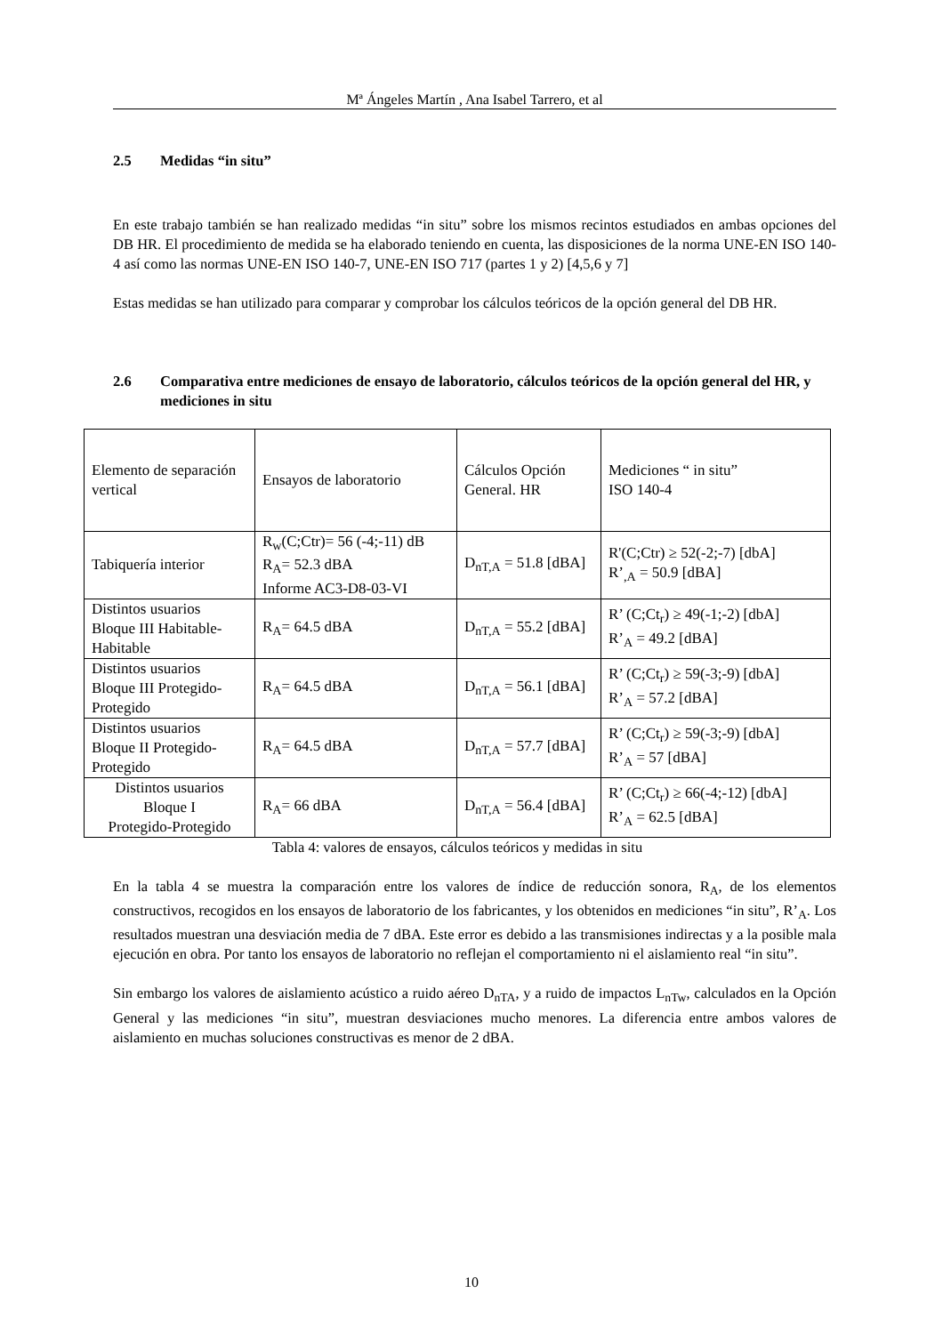Mª Ángeles Martín , Ana Isabel Tarrero, et al
2.5 Medidas “in situ”
En este trabajo también se han realizado medidas “in situ” sobre los mismos recintos estudiados en ambas opciones del DB HR. El procedimiento de medida se ha elaborado teniendo en cuenta, las disposiciones de la norma UNE-EN ISO 140-4 así como las normas UNE-EN ISO 140-7, UNE-EN ISO 717 (partes 1 y 2) [4,5,6 y 7]
Estas medidas se han utilizado para comparar y comprobar los cálculos teóricos de la opción general del DB HR.
2.6 Comparativa entre mediciones de ensayo de laboratorio, cálculos teóricos de la opción general del HR, y mediciones in situ
| Elemento de separación vertical | Ensayos de laboratorio | Cálculos Opción General. HR | Mediciones “ in situ” ISO 140-4 |
| Tabiquería interior | R<sub>w</sub>(C;Ctr)= 56 (-4;-11) dB R<sub>A</sub>= 52.3 dBA Informe AC3-D8-03-VI | D<sub>nT,A</sub> = 51.8 [dBA] | R'(C;Ctr) ≥ 52(-2;-7) [dbA] R’<sub>,A</sub> = 50.9 [dBA] |
| Distintos usuarios Bloque III Habitable- Habitable | R<sub>A</sub>= 64.5 dBA | D<sub>nT,A</sub> = 55.2 [dBA] | R’ (C;Ct<sub>r</sub>) ≥ 49(-1;-2) [dbA] R’<sub>A</sub> = 49.2 [dBA] |
| Distintos usuarios Bloque III Protegido-Protegido | R<sub>A</sub>= 64.5 dBA | D<sub>nT,A</sub> = 56.1 [dBA] | R’ (C;Ct<sub>r</sub>) ≥ 59(-3;-9) [dbA] R’<sub>A</sub> = 57.2 [dBA] |
| Distintos usuarios Bloque II Protegido-Protegido | R<sub>A</sub>= 64.5 dBA | D<sub>nT,A</sub> = 57.7 [dBA] | R’ (C;Ct<sub>r</sub>) ≥ 59(-3;-9) [dbA] R’<sub>A</sub> = 57 [dBA] |
| Distintos usuarios Bloque I Protegido-Protegido | R<sub>A</sub>= 66 dBA | D<sub>nT,A</sub> = 56.4 [dBA] | R’ (C;Ct<sub>r</sub>) ≥ 66(-4;-12) [dbA] R’<sub>A</sub> = 62.5 [dBA] |
Tabla 4: valores de ensayos, cálculos teóricos y medidas in situ
En la tabla 4 se muestra la comparación entre los valores de índice de reducción sonora, R<sub>A</sub>, de los elementos constructivos, recogidos en los ensayos de laboratorio de los fabricantes, y los obtenidos en mediciones “in situ”, R’<sub>A</sub>. Los resultados muestran una desviación media de 7 dBA. Este error es debido a las transmisiones indirectas y a la posible mala ejecución en obra. Por tanto los ensayos de laboratorio no reflejan el comportamiento ni el aislamiento real “in situ”.
Sin embargo los valores de aislamiento acústico a ruido aéreo D<sub>nTA</sub>, y a ruido de impactos L<sub>nTw</sub>, calculados en la Opción General y las mediciones “in situ”, muestran desviaciones mucho menores. La diferencia entre ambos valores de aislamiento en muchas soluciones constructivas es menor de 2 dBA.
10